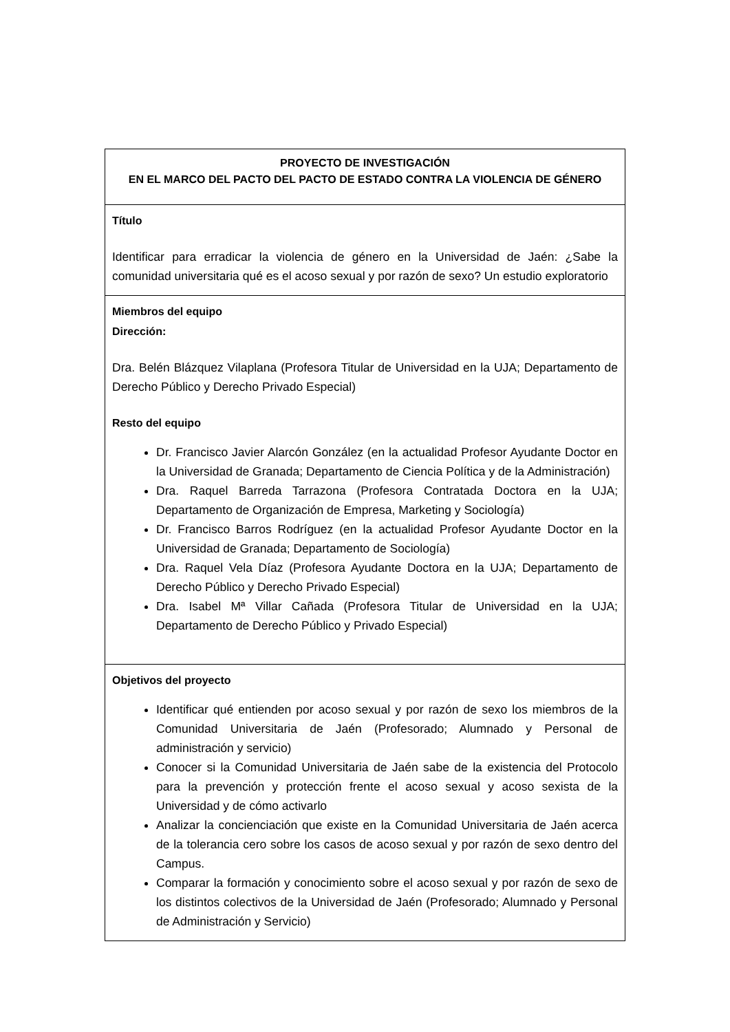| PROYECTO DE INVESTIGACIÓN EN EL MARCO DEL PACTO DEL PACTO DE ESTADO CONTRA LA VIOLENCIA DE GÉNERO |
| Título Identificar para erradicar la violencia de género en la Universidad de Jaén: ¿Sabe la comunidad universitaria qué es el acoso sexual y por razón de sexo? Un estudio exploratorio |
| Miembros del equipo Dirección: Dra. Belén Blázquez Vilaplana (Profesora Titular de Universidad en la UJA; Departamento de Derecho Público y Derecho Privado Especial) Resto del equipo Dr. Francisco Javier Alarcón González (en la actualidad Profesor Ayudante Doctor en la Universidad de Granada; Departamento de Ciencia Política y de la Administración) Dra. Raquel Barreda Tarrazona (Profesora Contratada Doctora en la UJA; Departamento de Organización de Empresa, Marketing y Sociología) Dr. Francisco Barros Rodríguez (en la actualidad Profesor Ayudante Doctor en la Universidad de Granada; Departamento de Sociología) Dra. Raquel Vela Díaz (Profesora Ayudante Doctora en la UJA; Departamento de Derecho Público y Derecho Privado Especial) Dra. Isabel Mª Villar Cañada (Profesora Titular de Universidad en la UJA; Departamento de Derecho Público y Privado Especial) |
| Objetivos del proyecto Identificar qué entienden por acoso sexual y por razón de sexo los miembros de la Comunidad Universitaria de Jaén (Profesorado; Alumnado y Personal de administración y servicio) Conocer si la Comunidad Universitaria de Jaén sabe de la existencia del Protocolo para la prevención y protección frente el acoso sexual y acoso sexista de la Universidad y de cómo activarlo Analizar la concienciación que existe en la Comunidad Universitaria de Jaén acerca de la tolerancia cero sobre los casos de acoso sexual y por razón de sexo dentro del Campus. Comparar la formación y conocimiento sobre el acoso sexual y por razón de sexo de los distintos colectivos de la Universidad de Jaén (Profesorado; Alumnado y Personal de Administración y Servicio) |